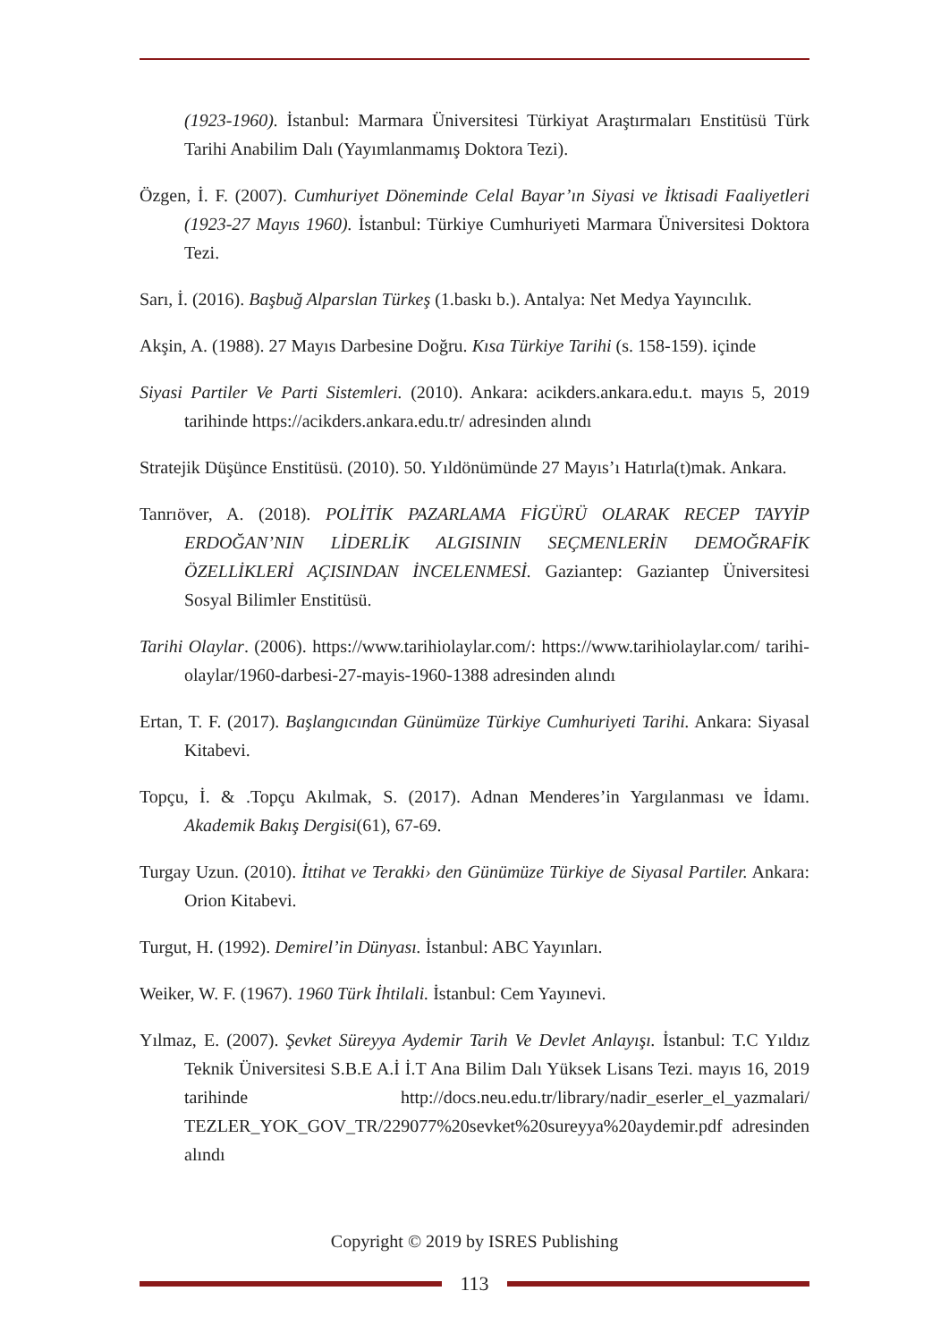(1923-1960). İstanbul: Marmara Üniversitesi Türkiyat Araştırmaları Enstitüsü Türk Tarihi Anabilim Dalı (Yayımlanmamış Doktora Tezi).
Özgen, İ. F. (2007). Cumhuriyet Döneminde Celal Bayar’ın Siyasi ve İktisadi Faaliyetleri (1923-27 Mayıs 1960). İstanbul: Türkiye Cumhuriyeti Marmara Üniversitesi Doktora Tezi.
Sarı, İ. (2016). Başbuğ Alparslan Türkeş (1.baskı b.). Antalya: Net Medya Yayıncılık.
Akşin, A. (1988). 27 Mayıs Darbesine Doğru. Kısa Türkiye Tarihi (s. 158-159). içinde
Siyasi Partiler Ve Parti Sistemleri. (2010). Ankara: acikders.ankara.edu.t. mayıs 5, 2019 tarihinde https://acikders.ankara.edu.tr/ adresinden alındı
Stratejik Düşünce Enstitüsü. (2010). 50. Yıldönümünde 27 Mayıs’ı Hatırla(t)mak. Ankara.
Tanrıöver, A. (2018). POLİTİK PAZARLAMA FİGÜRÜ OLARAK RECEP TAYYİP ERDOĞAN’NIN LİDERLİK ALGISININ SEÇMENLERİN DEMOĞRAFİK ÖZELLİKLERİ AÇISINDAN İNCELENMESİ. Gaziantep: Gaziantep Üniversitesi Sosyal Bilimler Enstitüsü.
Tarihi Olaylar. (2006). https://www.tarihiolaylar.com/: https://www.tarihiolaylar.com/ tarihi-olaylar/1960-darbesi-27-mayis-1960-1388 adresinden alındı
Ertan, T. F. (2017). Başlangıcından Günümüze Türkiye Cumhuriyeti Tarihi. Ankara: Siyasal Kitabevi.
Topçu, İ. & .Topçu Akılmak, S. (2017). Adnan Menderes’in Yargılanması ve İdamı. Akademik Bakış Dergisi(61), 67-69.
Turgay Uzun. (2010). İttihat ve Terakki› den Günümüze Türkiye de Siyasal Partiler. Ankara: Orion Kitabevi.
Turgut, H. (1992). Demirel’in Dünyası. İstanbul: ABC Yayınları.
Weiker, W. F. (1967). 1960 Türk İhtilali. İstanbul: Cem Yayınevi.
Yılmaz, E. (2007). Şevket Süreyya Aydemir Tarih Ve Devlet Anlayışı. İstanbul: T.C Yıldız Teknik Üniversitesi S.B.E A.İ İ.T Ana Bilim Dalı Yüksek Lisans Tezi. mayıs 16, 2019 tarihinde http://docs.neu.edu.tr/library/nadir_eserler_el_yazmalari/ TEZLER_YOK_GOV_TR/229077%20sevket%20sureyya%20aydemir.pdf adresinden alındı
Copyright © 2019 by ISRES Publishing
113